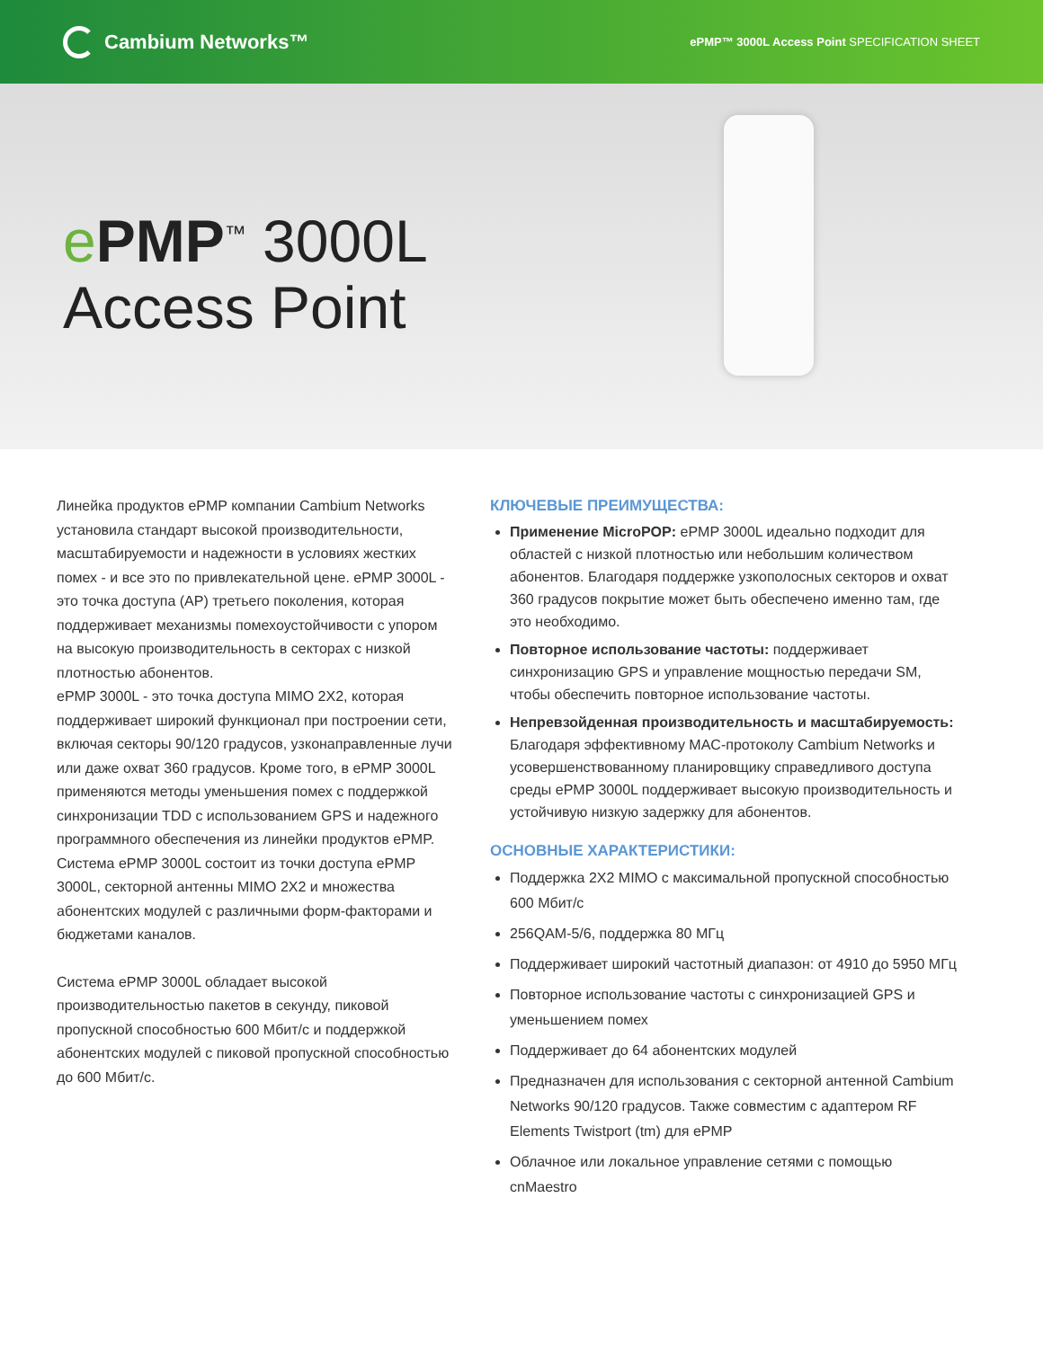Cambium Networks™
ePMP™ 3000L Access Point SPECIFICATION SHEET
ePMP<sup>™</sup> 3000L
Access Point
Линейка продуктов ePMP компании Cambium Networks установила стандарт высокой производительности, масштабируемости и надежности в условиях жестких помех - и все это по привлекательной цене. ePMP 3000L - это точка доступа (AP) третьего поколения, которая поддерживает механизмы помехоустойчивости с упором на высокую производительность в секторах с низкой плотностью абонентов.
ePMP 3000L - это точка доступа MIMO 2X2, которая поддерживает широкий функционал при построении сети, включая секторы 90/120 градусов, узконаправленные лучи или даже охват 360 градусов. Кроме того, в ePMP 3000L применяются методы уменьшения помех с поддержкой синхронизации TDD с использованием GPS и надежного программного обеспечения из линейки продуктов ePMP. Система ePMP 3000L состоит из точки доступа ePMP 3000L, секторной антенны MIMO 2X2 и множества абонентских модулей с различными форм-факторами и бюджетами каналов.
Система ePMP 3000L обладает высокой производительностью пакетов в секунду, пиковой пропускной способностью 600 Мбит/с и поддержкой абонентских модулей с пиковой пропускной способностью до 600 Мбит/с.
КЛЮЧЕВЫЕ ПРЕИМУЩЕСТВА:
Применение MicroPOP: ePMP 3000L идеально подходит для областей с низкой плотностью или небольшим количеством абонентов. Благодаря поддержке узкополосных секторов и охват 360 градусов покрытие может быть обеспечено именно там, где это необходимо.
Повторное использование частоты: поддерживает синхронизацию GPS и управление мощностью передачи SM, чтобы обеспечить повторное использование частоты.
Непревзойденная производительность и масштабируемость: Благодаря эффективному MAC-протоколу Cambium Networks и усовершенствованному планировщику справедливого доступа среды ePMP 3000L поддерживает высокую производительность и устойчивую низкую задержку для абонентов.
ОСНОВНЫЕ ХАРАКТЕРИСТИКИ:
Поддержка 2X2 MIMO с максимальной пропускной способностью 600 Мбит/с
256QAM-5/6, поддержка 80 МГц
Поддерживает широкий частотный диапазон: от 4910 до 5950 МГц
Повторное использование частоты с синхронизацией GPS и уменьшением помех
Поддерживает до 64 абонентских модулей
Предназначен для использования с секторной антенной Cambium Networks 90/120 градусов. Также совместим с адаптером RF Elements Twistport (tm) для ePMP
Облачное или локальное управление сетями с помощью cnMaestro